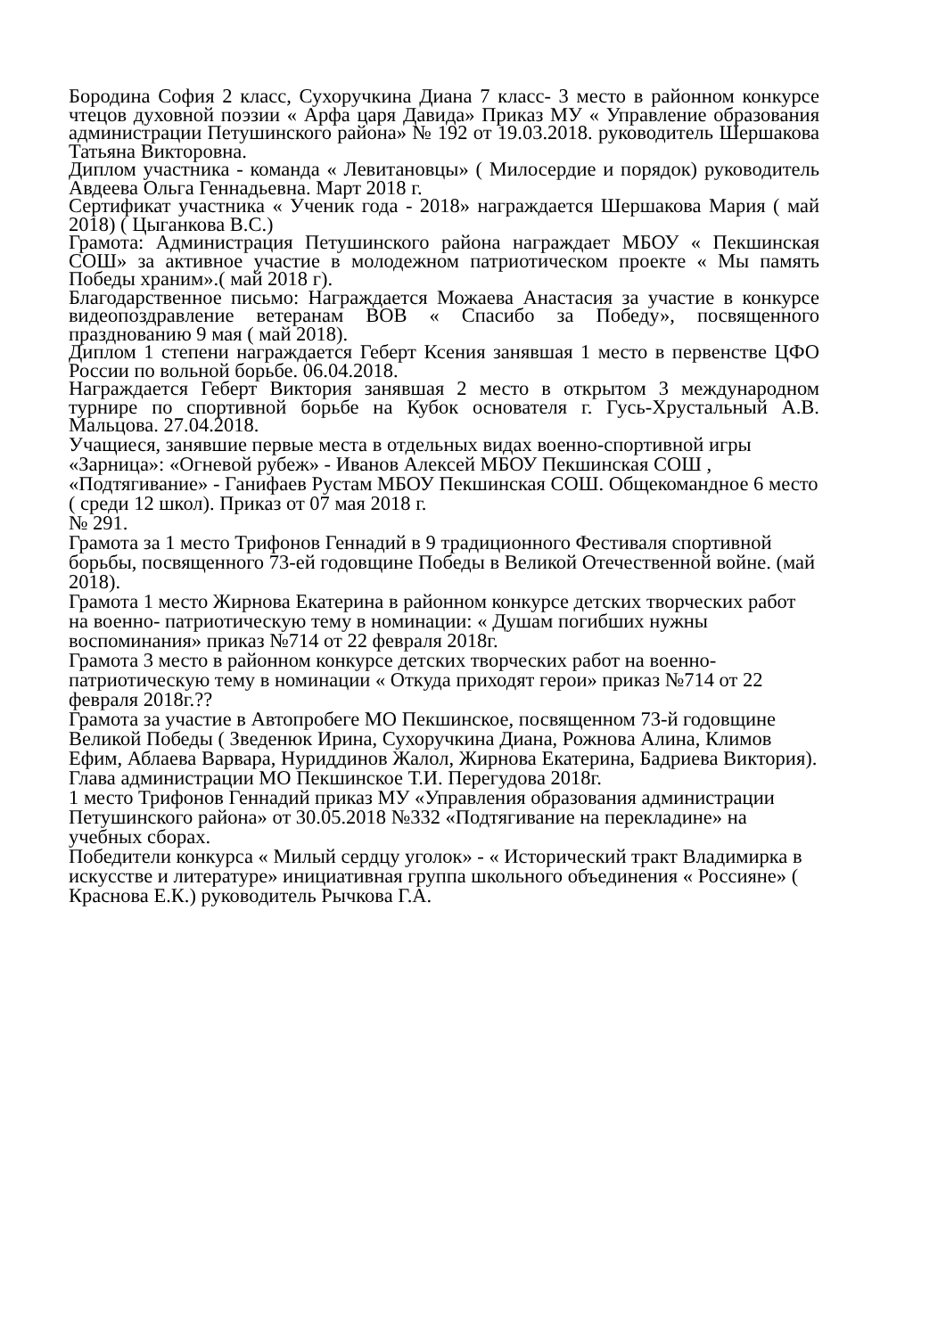Бородина София 2 класс, Сухоручкина Диана 7 класс- 3 место в районном конкурсе чтецов духовной поэзии « Арфа царя Давида» Приказ МУ « Управление образования администрации Петушинского района» № 192 от 19.03.2018. руководитель Шершакова Татьяна Викторовна.
Диплом участника - команда « Левитановцы» ( Милосердие и порядок) руководитель Авдеева Ольга Геннадьевна. Март 2018 г.
Сертификат участника « Ученик года - 2018» награждается Шершакова Мария ( май 2018) ( Цыганкова В.С.)
Грамота: Администрация Петушинского района награждает МБОУ « Пекшинская СОШ» за активное участие в молодежном патриотическом проекте « Мы память Победы храним».( май 2018 г).
Благодарственное письмо: Награждается Можаева Анастасия за участие в конкурсе видеопоздравление ветеранам ВОВ « Спасибо за Победу», посвященного празднованию 9 мая ( май 2018).
Диплом 1 степени награждается Геберт Ксения занявшая 1 место в первенстве ЦФО России по вольной борьбе. 06.04.2018.
Награждается Геберт Виктория занявшая 2 место в открытом 3 международном турнире по спортивной борьбе на Кубок основателя г. Гусь-Хрустальный А.В. Мальцова. 27.04.2018.
Учащиеся, занявшие первые места в отдельных видах военно-спортивной игры «Зарница»: «Огневой рубеж» - Иванов Алексей МБОУ Пекшинская СОШ , «Подтягивание» - Ганифаев Рустам МБОУ Пекшинская СОШ. Общекомандное 6 место ( среди 12 школ). Приказ от 07 мая 2018 г.
№ 291.
Грамота за 1 место Трифонов Геннадий в 9 традиционного Фестиваля спортивной борьбы, посвященного 73-ей годовщине Победы в Великой Отечественной войне. (май 2018).
Грамота 1 место Жирнова Екатерина в районном конкурсе детских творческих работ на военно- патриотическую тему в номинации: « Душам погибших нужны воспоминания» приказ №714 от 22 февраля 2018г.
Грамота 3 место в районном конкурсе детских творческих работ на военно-патриотическую тему в номинации « Откуда приходят герои» приказ №714 от 22 февраля 2018г.??
Грамота за участие в Автопробеге МО Пекшинское, посвященном 73-й годовщине Великой Победы ( Зведенюк Ирина, Сухоручкина Диана, Рожнова Алина, Климов Ефим, Аблаева Варвара, Нуриддинов Жалол, Жирнова Екатерина, Бадриева Виктория). Глава администрации МО Пекшинское Т.И. Перегудова 2018г.
1 место Трифонов Геннадий приказ МУ «Управления образования администрации Петушинского района» от 30.05.2018 №332 «Подтягивание на перекладине» на учебных сборах.
Победители конкурса « Милый сердцу уголок» - « Исторический тракт Владимирка в искусстве и литературе» инициативная группа школьного объединения « Россияне» ( Краснова Е.К.) руководитель Рычкова Г.А.